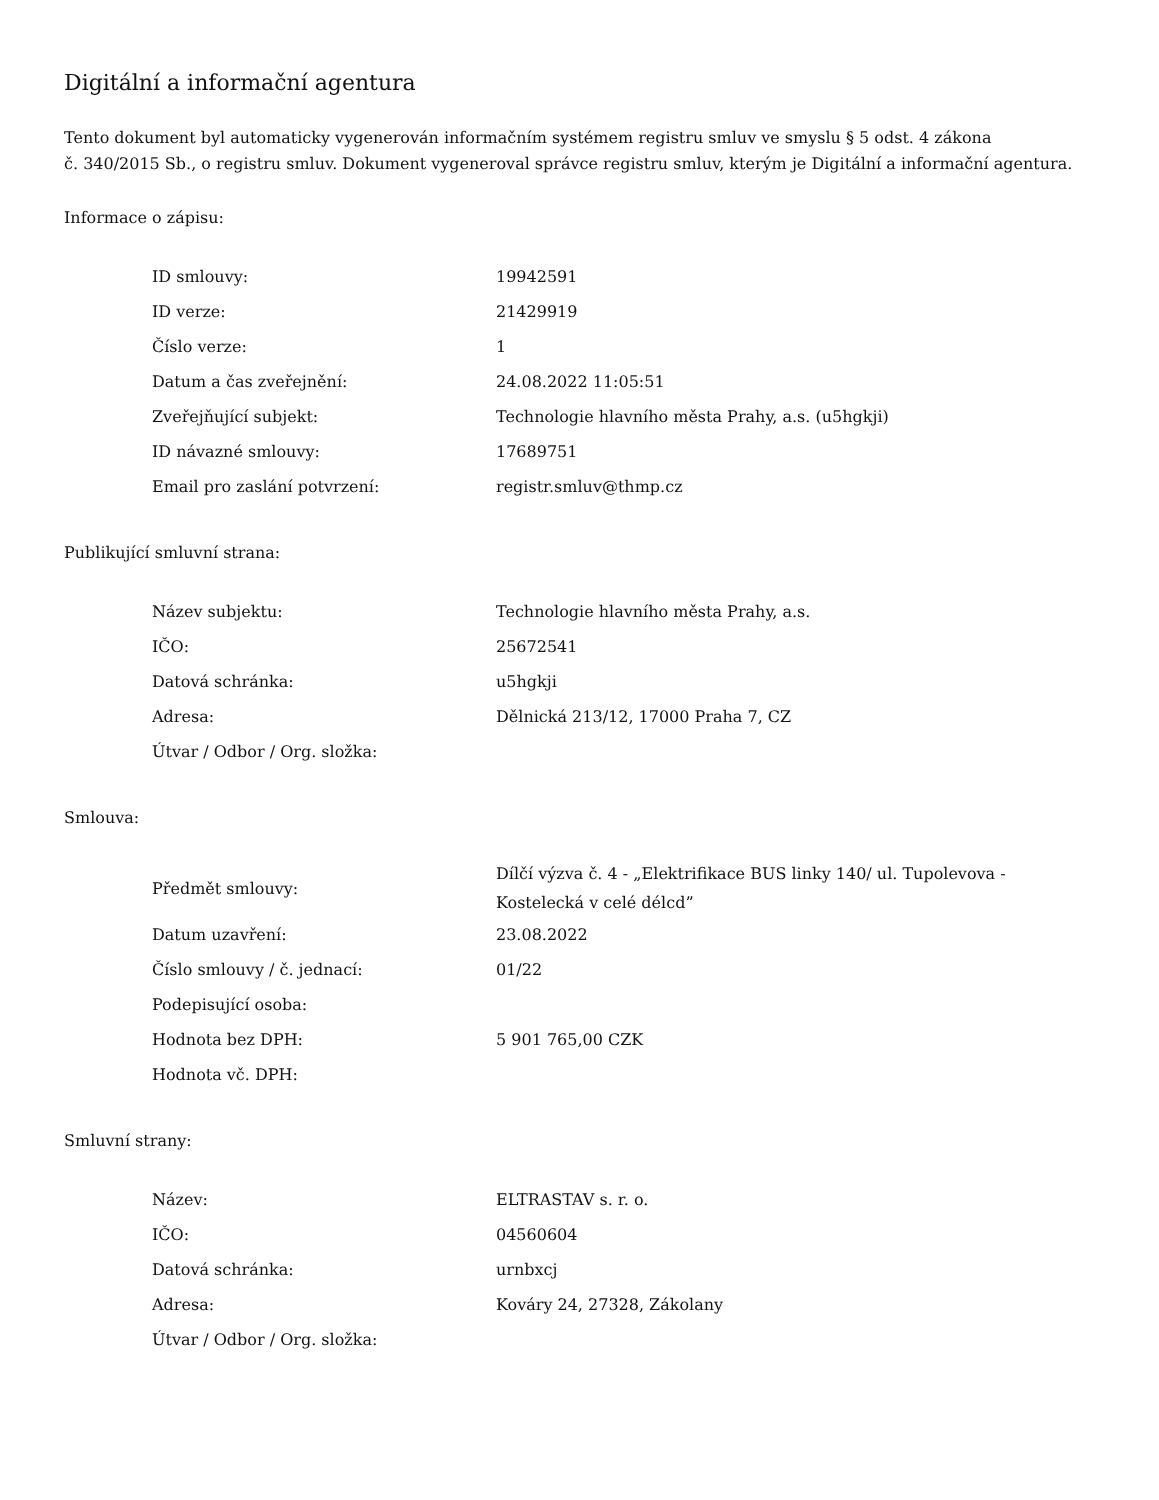Digitální a informační agentura
Tento dokument byl automaticky vygenerován informačním systémem registru smluv ve smyslu § 5 odst. 4 zákona
č. 340/2015 Sb., o registru smluv. Dokument vygeneroval správce registru smluv, kterým je Digitální a informační agentura.
Informace o zápisu:
| ID smlouvy: | 19942591 |
| ID verze: | 21429919 |
| Číslo verze: | 1 |
| Datum a čas zveřejnění: | 24.08.2022 11:05:51 |
| Zveřejňující subjekt: | Technologie hlavního města Prahy, a.s. (u5hgkji) |
| ID návazné smlouvy: | 17689751 |
| Email pro zaslání potvrzení: | registr.smluv@thmp.cz |
Publikující smluvní strana:
| Název subjektu: | Technologie hlavního města Prahy, a.s. |
| IČO: | 25672541 |
| Datová schránka: | u5hgkji |
| Adresa: | Dělnická 213/12, 17000 Praha 7, CZ |
| Útvar / Odbor / Org. složka: | |
Smlouva:
| Předmět smlouvy: | Dílčí výzva č. 4 - „Elektrifikace BUS linky 140/ ul. Tupolevova - Kostelecká v celé délcd” |
| Datum uzavření: | 23.08.2022 |
| Číslo smlouvy / č. jednací: | 01/22 |
| Podepisující osoba: | |
| Hodnota bez DPH: | 5 901 765,00 CZK |
| Hodnota vč. DPH: | |
Smluvní strany:
| Název: | ELTRASTAV s. r. o. |
| IČO: | 04560604 |
| Datová schránka: | urnbxcj |
| Adresa: | Kováry 24, 27328, Zákolany |
| Útvar / Odbor / Org. složka: | |